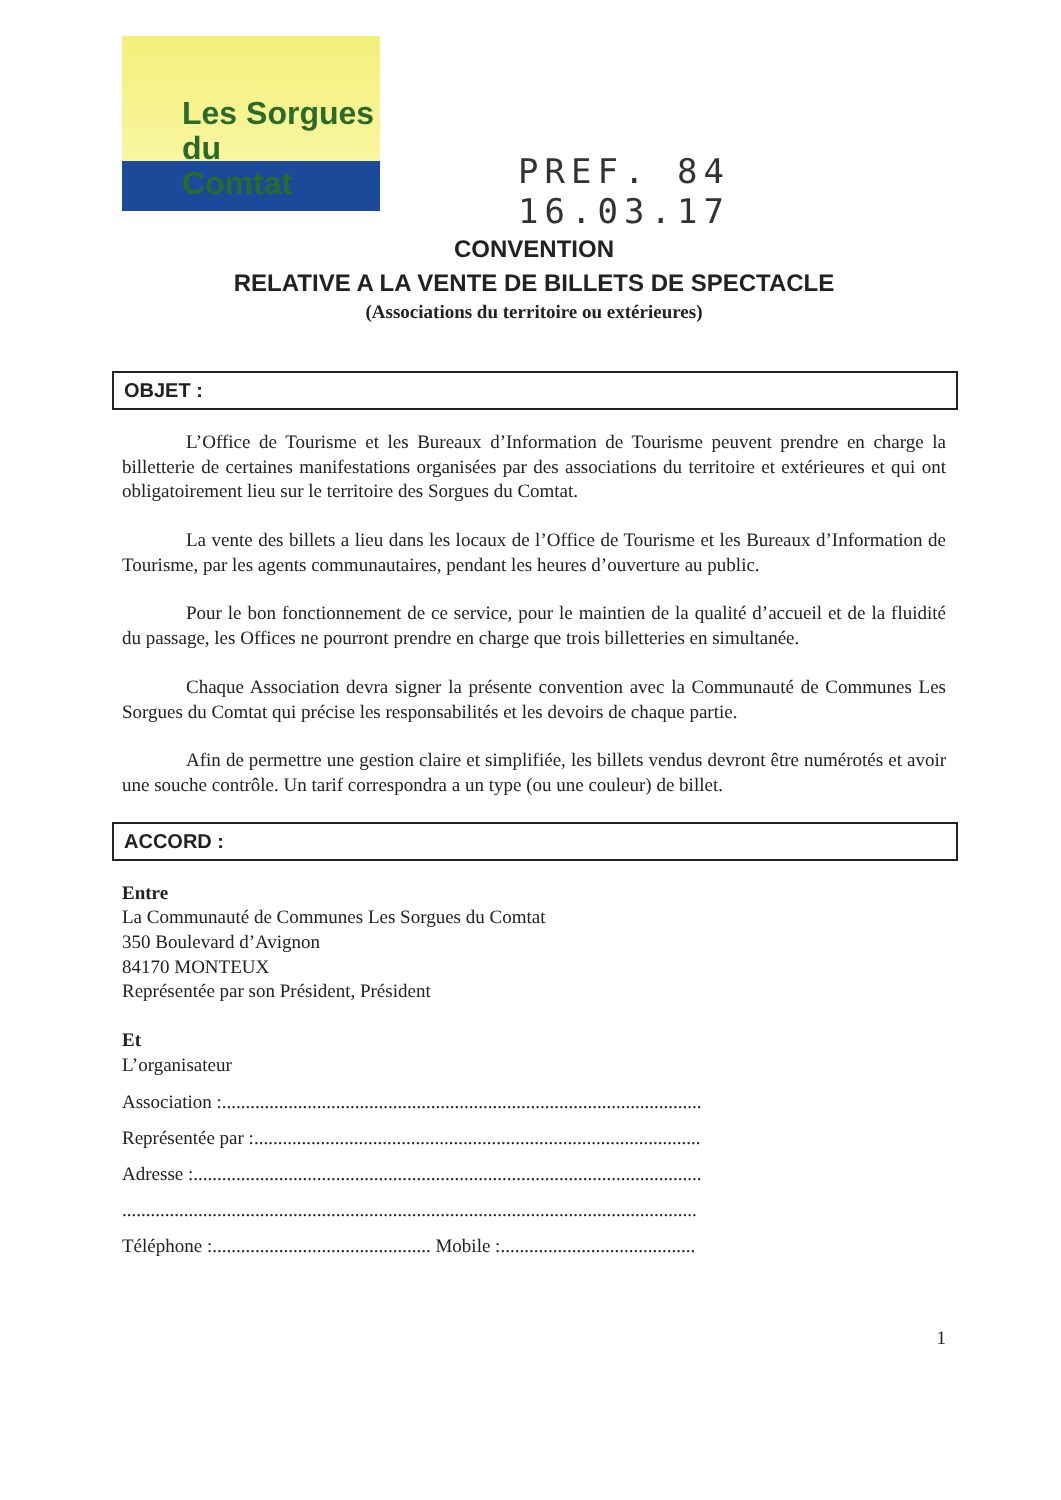Les Sorgues du
Comtat
PREF. 84
16.03.17
CONVENTION
RELATIVE A LA VENTE DE BILLETS DE SPECTACLE
(Associations du territoire ou extérieures)
OBJET :
L’Office de Tourisme et les Bureaux d’Information de Tourisme peuvent prendre en charge la billetterie de certaines manifestations organisées par des associations du territoire et extérieures et qui ont obligatoirement lieu sur le territoire des Sorgues du Comtat.
La vente des billets a lieu dans les locaux de l’Office de Tourisme et les Bureaux d’Information de Tourisme, par les agents communautaires, pendant les heures d’ouverture au public.
Pour le bon fonctionnement de ce service, pour le maintien de la qualité d’accueil et de la fluidité du passage, les Offices ne pourront prendre en charge que trois billetteries en simultanée.
Chaque Association devra signer la présente convention avec la Communauté de Communes Les Sorgues du Comtat qui précise les responsabilités et les devoirs de chaque partie.
Afin de permettre une gestion claire et simplifiée, les billets vendus devront être numérotés et avoir une souche contrôle. Un tarif correspondra a un type (ou une couleur) de billet.
ACCORD :
Entre
La Communauté de Communes Les Sorgues du Comtat
350 Boulevard d’Avignon
84170 MONTEUX
Représentée par son Président, Président
Et
L’organisateur
Association :.....................................................................................................
Représentée par :..............................................................................................
Adresse :...........................................................................................................
.........................................................................................................................
Téléphone :.............................................. Mobile :.........................................
1